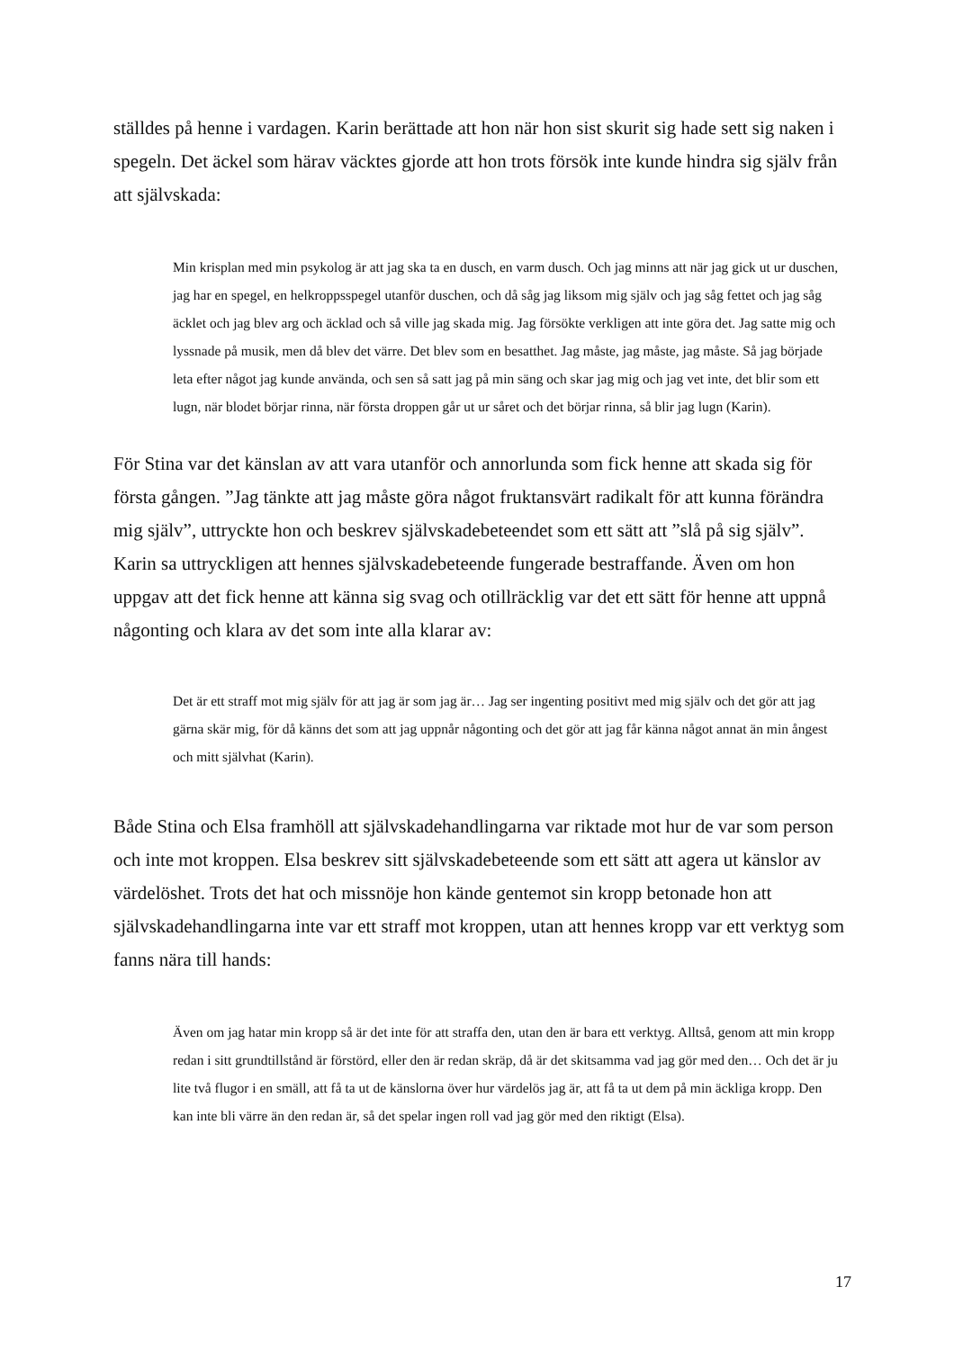ställdes på henne i vardagen. Karin berättade att hon när hon sist skurit sig hade sett sig naken i spegeln. Det äckel som härav väcktes gjorde att hon trots försök inte kunde hindra sig själv från att självskada:
Min krisplan med min psykolog är att jag ska ta en dusch, en varm dusch. Och jag minns att när jag gick ut ur duschen, jag har en spegel, en helkroppsspegel utanför duschen, och då såg jag liksom mig själv och jag såg fettet och jag såg äcklet och jag blev arg och äcklad och så ville jag skada mig. Jag försökte verkligen att inte göra det. Jag satte mig och lyssnade på musik, men då blev det värre. Det blev som en besatthet. Jag måste, jag måste, jag måste. Så jag började leta efter något jag kunde använda, och sen så satt jag på min säng och skar jag mig och jag vet inte, det blir som ett lugn, när blodet börjar rinna, när första droppen går ut ur såret och det börjar rinna, så blir jag lugn (Karin).
För Stina var det känslan av att vara utanför och annorlunda som fick henne att skada sig för första gången. ”Jag tänkte att jag måste göra något fruktansvärt radikalt för att kunna förändra mig själv”, uttryckte hon och beskrev självskadebeteendet som ett sätt att ”slå på sig själv”. Karin sa uttryckligen att hennes självskadebeteende fungerade bestraffande. Även om hon uppgav att det fick henne att känna sig svag och otillräcklig var det ett sätt för henne att uppnå någonting och klara av det som inte alla klarar av:
Det är ett straff mot mig själv för att jag är som jag är… Jag ser ingenting positivt med mig själv och det gör att jag gärna skär mig, för då känns det som att jag uppnår någonting och det gör att jag får känna något annat än min ångest och mitt självhat (Karin).
Både Stina och Elsa framhöll att självskadehandlingarna var riktade mot hur de var som person och inte mot kroppen. Elsa beskrev sitt självskadebeteende som ett sätt att agera ut känslor av värdelöshet. Trots det hat och missnöje hon kände gentemot sin kropp betonade hon att självskadehandlingarna inte var ett straff mot kroppen, utan att hennes kropp var ett verktyg som fanns nära till hands:
Även om jag hatar min kropp så är det inte för att straffa den, utan den är bara ett verktyg. Alltså, genom att min kropp redan i sitt grundtillstånd är förstörd, eller den är redan skräp, då är det skitsamma vad jag gör med den… Och det är ju lite två flugor i en smäll, att få ta ut de känslorna över hur värdelös jag är, att få ta ut dem på min äckliga kropp. Den kan inte bli värre än den redan är, så det spelar ingen roll vad jag gör med den riktigt (Elsa).
17